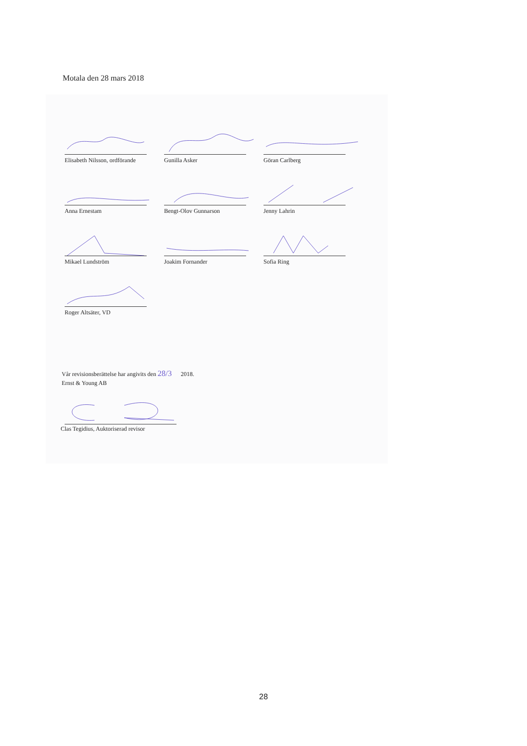Motala den 28 mars 2018
Elisabeth Nilsson, ordförande
Gunilla Asker Göran Carlberg
Anna Ernestam Bengt-Olov Gunnarson Jenny Lahrin
Mikael Lundström Joakim Fornander Sofia Ring
Roger Altsäter, VD
Vår revisionsberättelse har angivits den 28/3 2018.
Ernst & Young AB
Clas Tegidius, Auktoriserad revisor
28